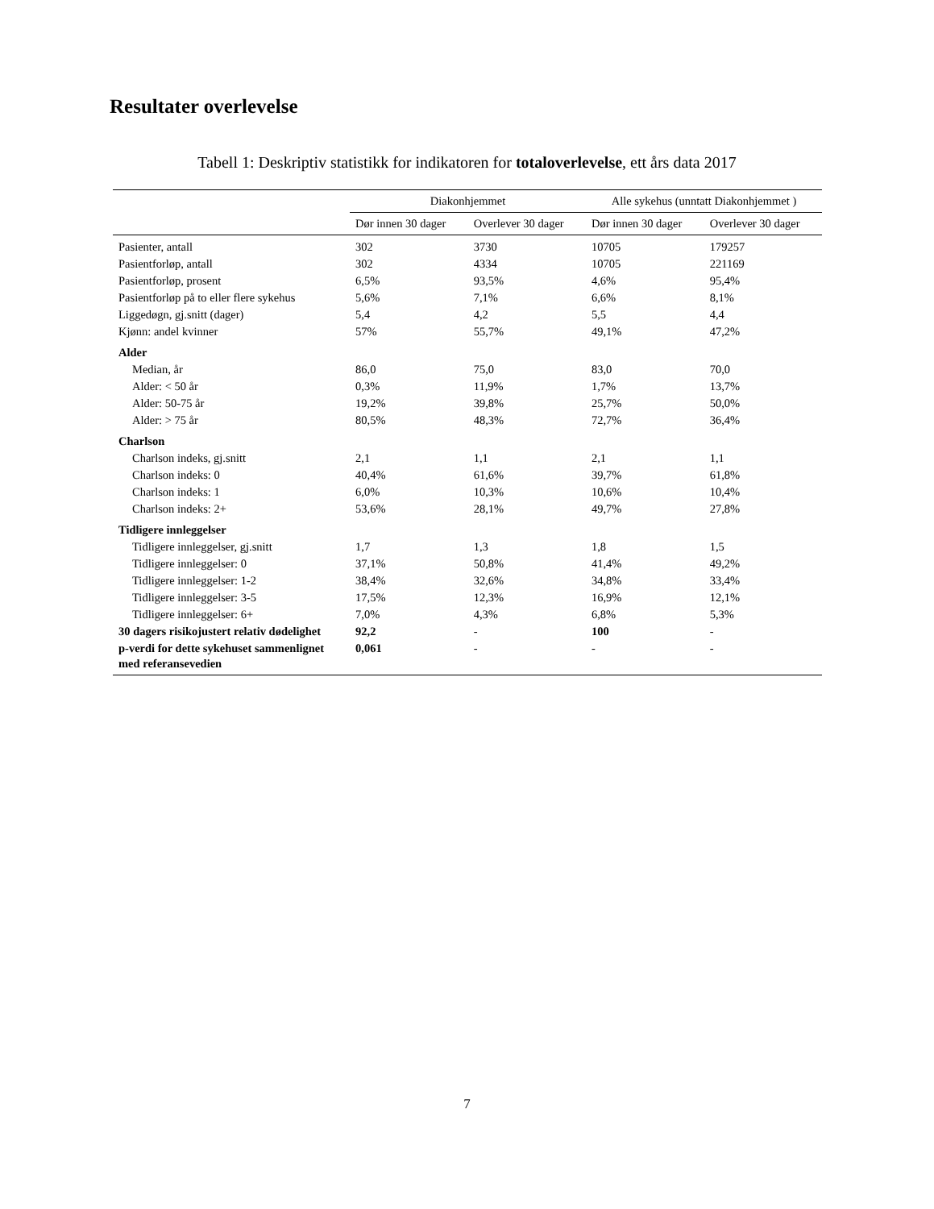Resultater overlevelse
Tabell 1: Deskriptiv statistikk for indikatoren for totaloverlevelse, ett års data 2017
| | Diakonhjemmet | | Alle sykehus (unntatt Diakonhjemmet ) | |
| --- | --- | --- | --- | --- |
| | Dør innen 30 dager | Overlever 30 dager | Dør innen 30 dager | Overlever 30 dager |
| Pasienter, antall | 302 | 3730 | 10705 | 179257 |
| Pasientforløp, antall | 302 | 4334 | 10705 | 221169 |
| Pasientforløp, prosent | 6,5% | 93,5% | 4,6% | 95,4% |
| Pasientforløp på to eller flere sykehus | 5,6% | 7,1% | 6,6% | 8,1% |
| Liggedøgn, gj.snitt (dager) | 5,4 | 4,2 | 5,5 | 4,4 |
| Kjønn: andel kvinner | 57% | 55,7% | 49,1% | 47,2% |
| Alder | | | | |
| Median, år | 86,0 | 75,0 | 83,0 | 70,0 |
| Alder: < 50 år | 0,3% | 11,9% | 1,7% | 13,7% |
| Alder: 50-75 år | 19,2% | 39,8% | 25,7% | 50,0% |
| Alder: > 75 år | 80,5% | 48,3% | 72,7% | 36,4% |
| Charlson | | | | |
| Charlson indeks, gj.snitt | 2,1 | 1,1 | 2,1 | 1,1 |
| Charlson indeks: 0 | 40,4% | 61,6% | 39,7% | 61,8% |
| Charlson indeks: 1 | 6,0% | 10,3% | 10,6% | 10,4% |
| Charlson indeks: 2+ | 53,6% | 28,1% | 49,7% | 27,8% |
| Tidligere innleggelser | | | | |
| Tidligere innleggelser, gj.snitt | 1,7 | 1,3 | 1,8 | 1,5 |
| Tidligere innleggelser: 0 | 37,1% | 50,8% | 41,4% | 49,2% |
| Tidligere innleggelser: 1-2 | 38,4% | 32,6% | 34,8% | 33,4% |
| Tidligere innleggelser: 3-5 | 17,5% | 12,3% | 16,9% | 12,1% |
| Tidligere innleggelser: 6+ | 7,0% | 4,3% | 6,8% | 5,3% |
| 30 dagers risikojustert relativ dødelighet | 92,2 | - | 100 | - |
| p-verdi for dette sykehuset sammenlignet med referansevedien | 0,061 | - | - | - |
7